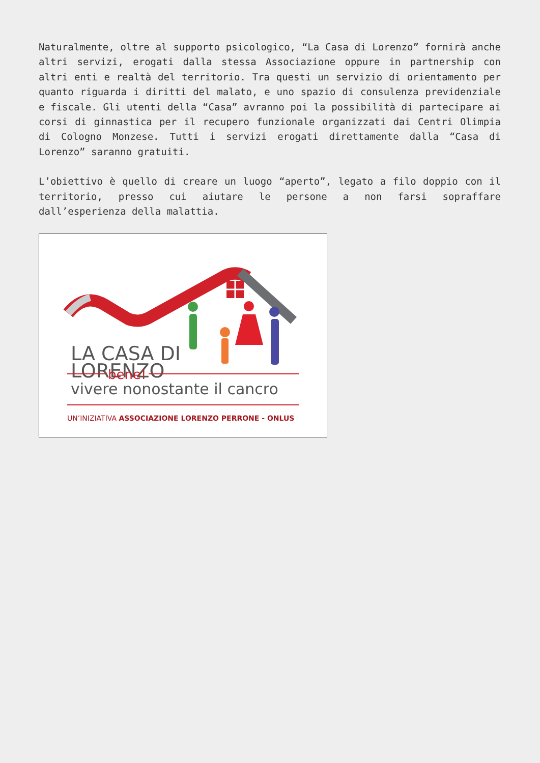Naturalmente, oltre al supporto psicologico, “La Casa di Lorenzo” fornirà anche altri servizi, erogati dalla stessa Associazione oppure in partnership con altri enti e realtà del territorio. Tra questi un servizio di orientamento per quanto riguarda i diritti del malato, e uno spazio di consulenza previdenziale e fiscale. Gli utenti della “Casa” avranno poi la possibilità di partecipare ai corsi di ginnastica per il recupero funzionale organizzati dai Centri Olimpia di Cologno Monzese. Tutti i servizi erogati direttamente dalla “Casa di Lorenzo” saranno gratuiti.
L’obiettivo è quello di creare un luogo “aperto”, legato a filo doppio con il territorio, presso cui aiutare le persone a non farsi sopraffare dall’esperienza della malattia.
LA CASA DI
LORENZO
bene!
vivere nonostante il cancro
UN’INIZIATIVA ASSOCIAZIONE LORENZO PERRONE - ONLUS